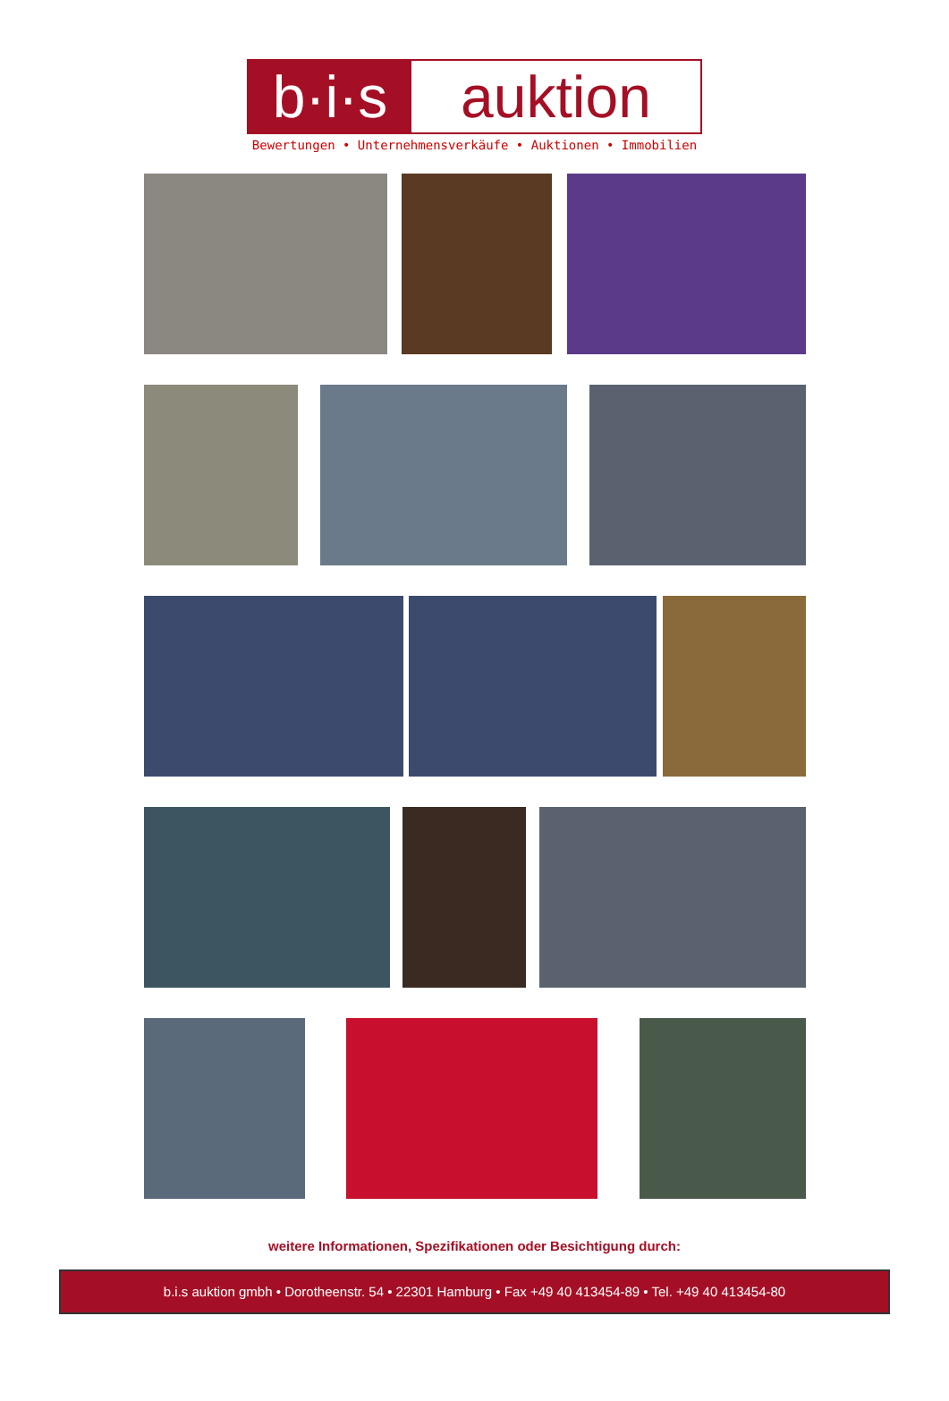b·i·s
auktion
Bewertungen • Unternehmensverkäufe • Auktionen • Immobilien
weitere Informationen, Spezifikationen oder Besichtigung durch:
b.i.s auktion gmbh • Dorotheenstr. 54 • 22301 Hamburg • Fax +49 40 413454-89 • Tel. +49 40 413454-80